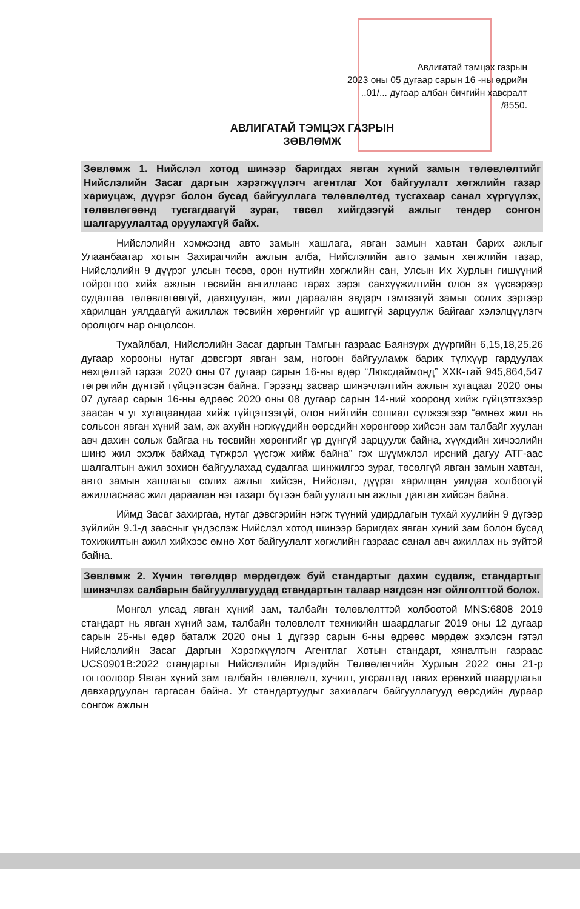Авлигатай тэмцэх газрын
2023 оны 05 дугаар сарын 16 -ны өдрийн
..01/... дугаар албан бичгийн хавсралт
/8550.
АВЛИГАТАЙ ТЭМЦЭХ ГАЗРЫН
ЗӨВЛӨМЖ
Зөвлөмж 1. Нийслэл хотод шинээр баригдах явган хүний замын төлөвлөлтийг Нийслэлийн Засаг даргын хэрэгжүүлэгч агентлаг Хот байгуулалт хөгжлийн газар хариуцаж, дүүрэг болон бусад байгууллага төлөвлөлтөд тусгахаар санал хүргүүлэх, төлөвлөгөөнд тусгагдаагүй зураг, төсөл хийгдээгүй ажлыг тендер сонгон шалгаруулалтад оруулахгүй байх.
Нийслэлийн хэмжээнд авто замын хашлага, явган замын хавтан барих ажлыг Улаанбаатар хотын Захирагчийн ажлын алба, Нийслэлийн авто замын хөгжлийн газар, Нийслэлийн 9 дүүрэг улсын төсөв, орон нутгийн хөгжлийн сан, Улсын Их Хурлын гишүүний тойрогтоо хийх ажлын төсвийн ангиллаас гарах зэрэг санхүүжилтийн олон эх үүсвэрээр судалгаа төлөвлөгөөгүй, давхцуулан, жил дараалан эвдэрч гэмтээгүй замыг солих зэргээр харилцан уялдаагүй ажиллаж төсвийн хөрөнгийг үр ашиггүй зарцуулж байгааг хэлэлцүүлэгч оролцогч нар онцолсон.
Тухайлбал, Нийслэлийн Засаг даргын Тамгын газраас Баянзүрх дүүргийн 6,15,18,25,26 дугаар хорооны нутаг дэвсгэрт явган зам, ногоон байгууламж барих түлхүүр гардуулах нөхцөлтэй гэрээг 2020 оны 07 дугаар сарын 16-ны өдөр “Люксдаймонд” ХХК-тай 945,864,547 төгрөгийн дүнтэй гүйцэтгэсэн байна. Гэрээнд засвар шинэчлэлтийн ажлын хугацааг 2020 оны 07 дугаар сарын 16-ны өдрөөс 2020 оны 08 дугаар сарын 14-ний хооронд хийж гүйцэтгэхээр заасан ч уг хугацаандаа хийж гүйцэтгээгүй, олон нийтийн сошиал сүлжээгээр “өмнөх жил нь сольсон явган хүний зам, аж ахуйн нэгжүүдийн өөрсдийн хөрөнгөөр хийсэн зам талбайг хуулан авч дахин сольж байгаа нь төсвийн хөрөнгийг үр дүнгүй зарцуулж байна, хүүхдийн хичээлийн шинэ жил эхэлж байхад түгжрэл үүсгэж хийж байна” гэх шүүмжлэл ирсний дагуу АТГ-аас шалгалтын ажил зохион байгуулахад судалгаа шинжилгээ зураг, төсөлгүй явган замын хавтан, авто замын хашлагыг солих ажлыг хийсэн, Нийслэл, дүүрэг харилцан уялдаа холбоогүй ажилласнаас жил дараалан нэг газарт бүтээн байгуулалтын ажлыг давтан хийсэн байна.
Иймд Засаг захиргаа, нутаг дэвсгэрийн нэгж түүний удирдлагын тухай хуулийн 9 дүгээр зүйлийн 9.1-д заасныг үндэслэж Нийслэл хотод шинээр баригдах явган хүний зам болон бусад тохижилтын ажил хийхээс өмнө Хот байгуулалт хөгжлийн газраас санал авч ажиллах нь зүйтэй байна.
Зөвлөмж 2. Хүчин төгөлдөр мөрдөгдөж буй стандартыг дахин судалж, стандартыг шинэчлэх салбарын байгууллагуудад стандартын талаар нэгдсэн нэг ойлголттой болох.
Монгол улсад явган хүний зам, талбайн төлөвлөлттэй холбоотой MNS:6808 2019 стандарт нь явган хүний зам, талбайн төлөвлөлт техникийн шаардлагыг 2019 оны 12 дугаар сарын 25-ны өдөр баталж 2020 оны 1 дүгээр сарын 6-ны өдрөөс мөрдөж эхэлсэн гэтэл Нийслэлийн Засаг Даргын Хэрэгжүүлэгч Агентлаг Хотын стандарт, хяналтын газраас UCS0901B:2022 стандартыг Нийслэлийн Иргэдийн Төлөөлөгчийн Хурлын 2022 оны 21-р тогтоолоор Явган хүний зам талбайн төлөвлөлт, хучилт, угсралтад тавих ерөнхий шаардлагыг давхардуулан гаргасан байна. Уг стандартуудыг захиалагч байгууллагууд өөрсдийн дураар сонгож ажлын